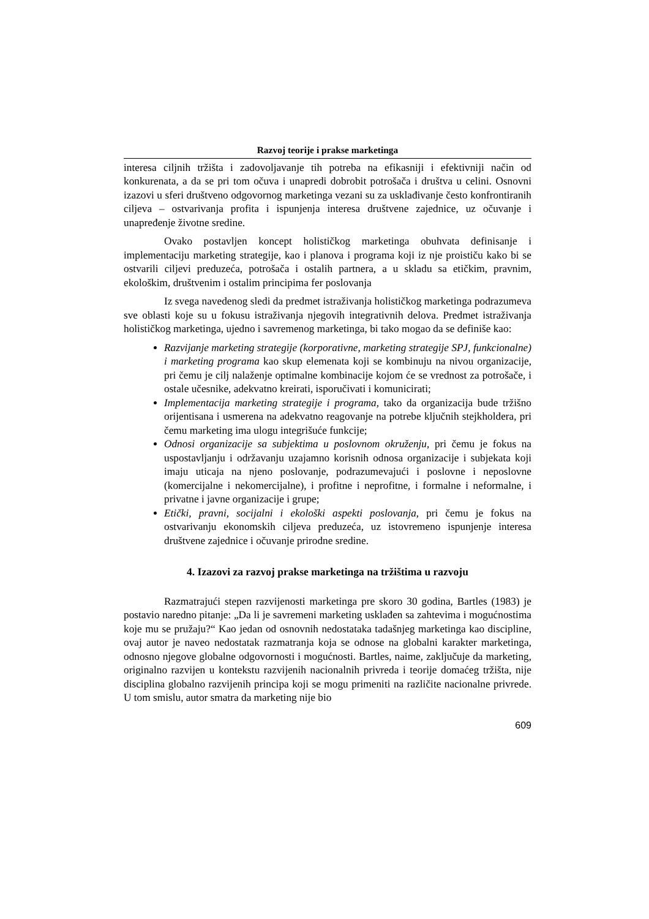Razvoj teorije i prakse marketinga
interesa ciljnih tržišta i zadovoljavanje tih potreba na efikasniji i efektivniji način od konkurenata, a da se pri tom očuva i unapredi dobrobit potrošača i društva u celini. Osnovni izazovi u sferi društveno odgovornog marketinga vezani su za usklađivanje često konfrontiranih ciljeva – ostvarivanja profita i ispunjenja interesa društvene zajednice, uz očuvanje i unapređenje životne sredine.
Ovako postavljen koncept holističkog marketinga obuhvata definisanje i implementaciju marketing strategije, kao i planova i programa koji iz nje proističu kako bi se ostvarili ciljevi preduzeća, potrošača i ostalih partnera, a u skladu sa etičkim, pravnim, ekološkim, društvenim i ostalim principima fer poslovanja
Iz svega navedenog sledi da predmet istraživanja holističkog marketinga podrazumeva sve oblasti koje su u fokusu istraživanja njegovih integrativnih delova. Predmet istraživanja holističkog marketinga, ujedno i savremenog marketinga, bi tako mogao da se definiše kao:
Razvijanje marketing strategije (korporativne, marketing strategije SPJ, funkcionalne) i marketing programa kao skup elemenata koji se kombinuju na nivou organizacije, pri čemu je cilj nalaženje optimalne kombinacije kojom će se vrednost za potrošače, i ostale učesnike, adekvatno kreirati, isporučivati i komunicirati;
Implementacija marketing strategije i programa, tako da organizacija bude tržišno orijentisana i usmerena na adekvatno reagovanje na potrebe ključnih stejkholdera, pri čemu marketing ima ulogu integrišuće funkcije;
Odnosi organizacije sa subjektima u poslovnom okruženju, pri čemu je fokus na uspostavljanju i održavanju uzajamno korisnih odnosa organizacije i subjekata koji imaju uticaja na njeno poslovanje, podrazumevajući i poslovne i neposlovne (komercijalne i nekomercijalne), i profitne i neprofitne, i formalne i neformalne, i privatne i javne organizacije i grupe;
Etički, pravni, socijalni i ekološki aspekti poslovanja, pri čemu je fokus na ostvarivanju ekonomskih ciljeva preduzeća, uz istovremeno ispunjenje interesa društvene zajednice i očuvanje prirodne sredine.
4. Izazovi za razvoj prakse marketinga na tržištima u razvoju
Razmatrajući stepen razvijenosti marketinga pre skoro 30 godina, Bartles (1983) je postavio naredno pitanje: „Da li je savremeni marketing usklađen sa zahtevima i mogućnostima koje mu se pružaju?“ Kao jedan od osnovnih nedostataka tadašnjeg marketinga kao discipline, ovaj autor je naveo nedostatak razmatranja koja se odnose na globalni karakter marketinga, odnosno njegove globalne odgovornosti i mogućnosti. Bartles, naime, zaključuje da marketing, originalno razvijen u kontekstu razvijenih nacionalnih privreda i teorije domaćeg tržišta, nije disciplina globalno razvijenih principa koji se mogu primeniti na različite nacionalne privrede. U tom smislu, autor smatra da marketing nije bio
609